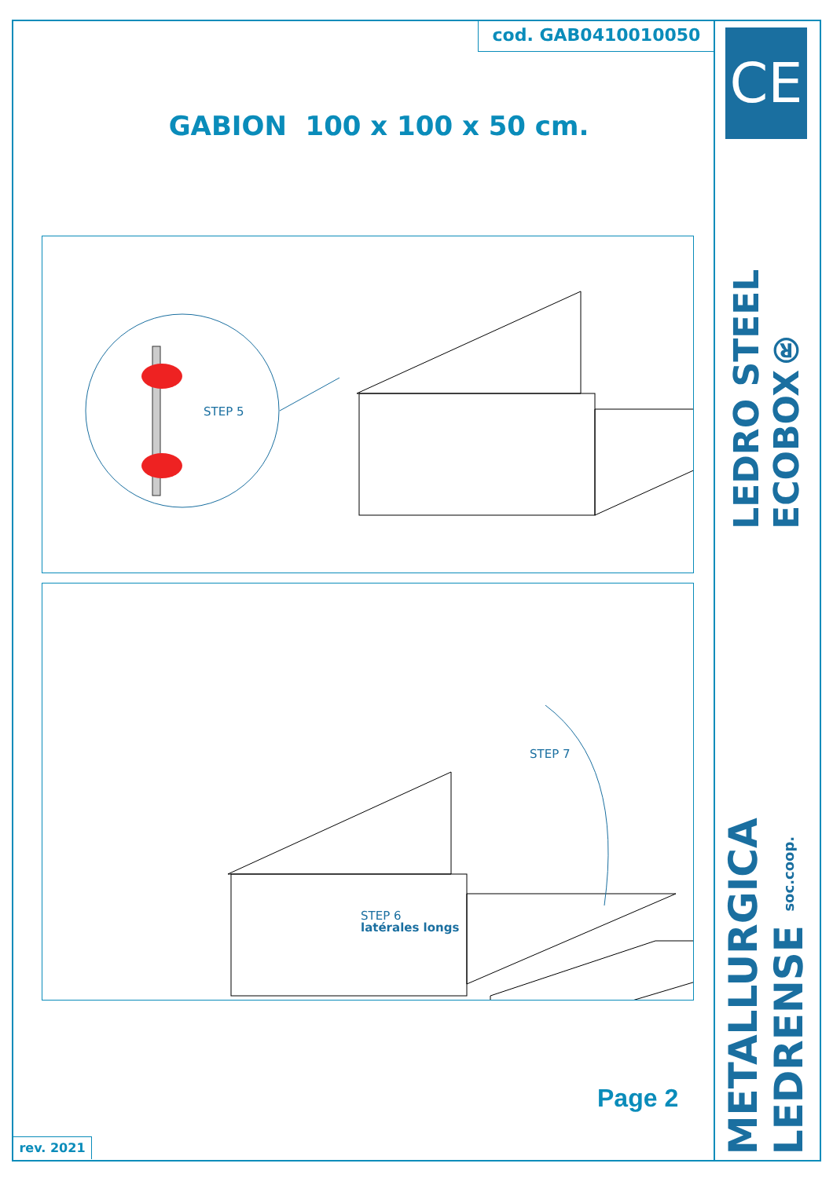cod. GAB0410010050
GABION 100 x 100 x 50 cm.
STEP 5
STEP 7
latérales longs
STEP 6
Page 2
rev. 2021
CE
LEDRO STEEL ECOBOX®
METALLURGICA LEDRENSE soc.coop.